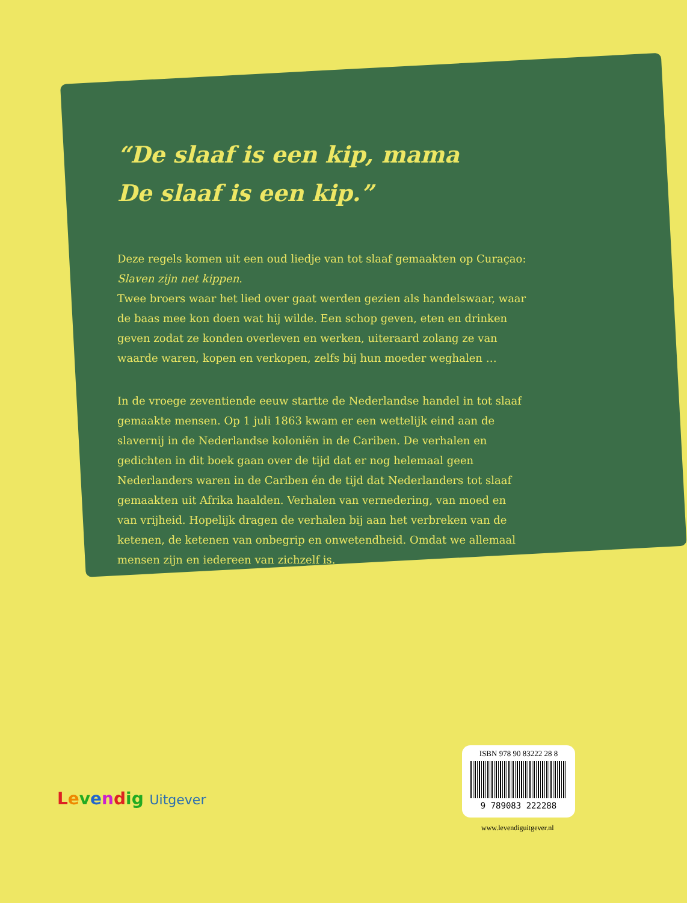“De slaaf is een kip, mama
De slaaf is een kip.”
Deze regels komen uit een oud liedje van tot slaaf gemaakten op Curaçao: Slaven zijn net kippen.
Twee broers waar het lied over gaat werden gezien als handelswaar, waar de baas mee kon doen wat hij wilde. Een schop geven, eten en drinken geven zodat ze konden overleven en werken, uiteraard zolang ze van waarde waren, kopen en verkopen, zelfs bij hun moeder weghalen …
In de vroege zeventiende eeuw startte de Nederlandse handel in tot slaaf gemaakte mensen. Op 1 juli 1863 kwam er een wettelijk eind aan de slavernij in de Nederlandse koloniën in de Cariben. De verhalen en gedichten in dit boek gaan over de tijd dat er nog helemaal geen Nederlanders waren in de Cariben én de tijd dat Nederlanders tot slaaf gemaakten uit Afrika haalden. Verhalen van vernedering, van moed en van vrijheid. Hopelijk dragen de verhalen bij aan het verbreken van de ketenen, de ketenen van onbegrip en onwetendheid. Omdat we allemaal mensen zijn en iedereen van zichzelf is.
Levendig Uitgever
ISBN 978 90 83222 28 8
9 789083 222288
www.levendiguitgever.nl